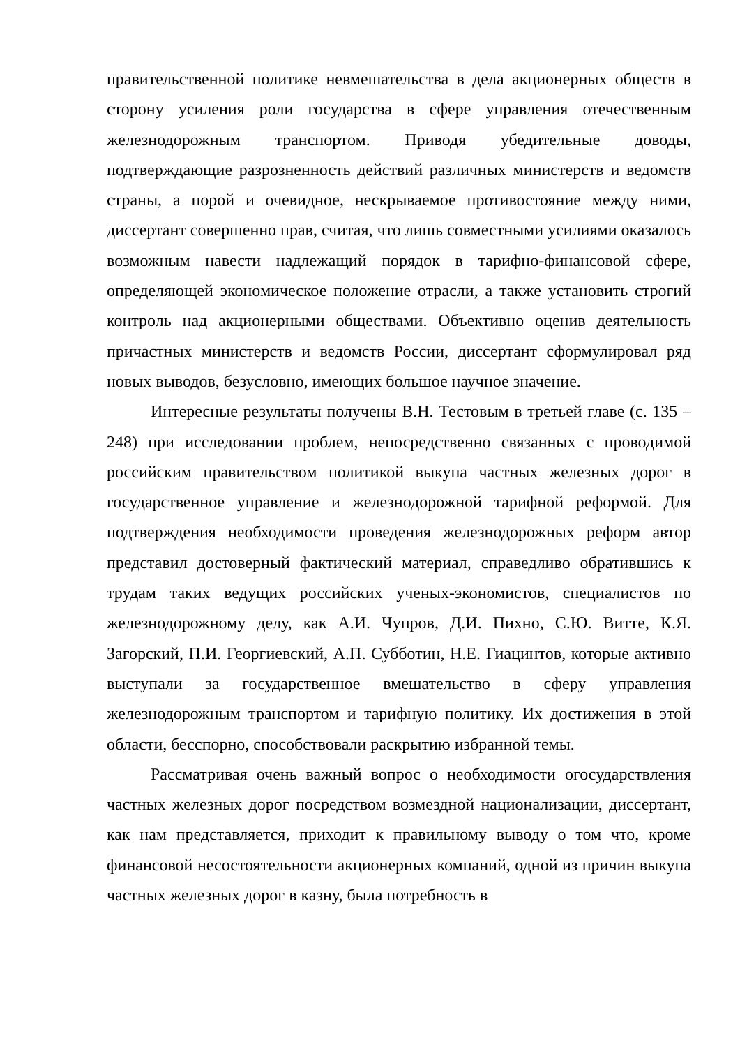правительственной политике невмешательства в дела акционерных обществ в сторону усиления роли государства в сфере управления отечественным железнодорожным транспортом. Приводя убедительные доводы, подтверждающие разрозненность действий различных министерств и ведомств страны, а порой и очевидное, нескрываемое противостояние между ними, диссертант совершенно прав, считая, что лишь совместными усилиями оказалось возможным навести надлежащий порядок в тарифно-финансовой сфере, определяющей экономическое положение отрасли, а также установить строгий контроль над акционерными обществами. Объективно оценив деятельность причастных министерств и ведомств России, диссертант сформулировал ряд новых выводов, безусловно, имеющих большое научное значение.
Интересные результаты получены В.Н. Тестовым в третьей главе (с. 135 – 248) при исследовании проблем, непосредственно связанных с проводимой российским правительством политикой выкупа частных железных дорог в государственное управление и железнодорожной тарифной реформой. Для подтверждения необходимости проведения железнодорожных реформ автор представил достоверный фактический материал, справедливо обратившись к трудам таких ведущих российских ученых-экономистов, специалистов по железнодорожному делу, как А.И. Чупров, Д.И. Пихно, С.Ю. Витте, К.Я. Загорский, П.И. Георгиевский, А.П. Субботин, Н.Е. Гиацинтов, которые активно выступали за государственное вмешательство в сферу управления железнодорожным транспортом и тарифную политику. Их достижения в этой области, бесспорно, способствовали раскрытию избранной темы.
Рассматривая очень важный вопрос о необходимости огосударствления частных железных дорог посредством возмездной национализации, диссертант, как нам представляется, приходит к правильному выводу о том что, кроме финансовой несостоятельности акционерных компаний, одной из причин выкупа частных железных дорог в казну, была потребность в